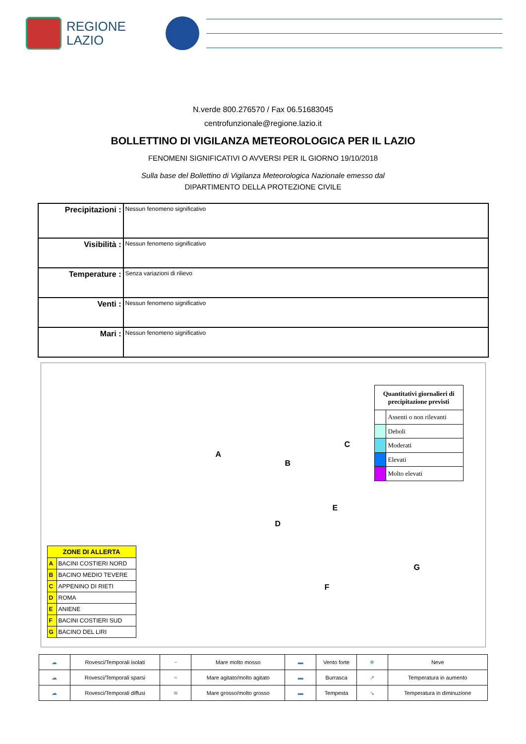REGIONE
LAZIO
N.verde 800.276570 / Fax 06.51683045
centrofunzionale@regione.lazio.it
BOLLETTINO DI VIGILANZA METEOROLOGICA PER IL LAZIO
FENOMENI SIGNIFICATIVI O AVVERSI PER IL GIORNO 19/10/2018
Sulla base del Bollettino di Vigilanza Meteorologica Nazionale emesso dal
DIPARTIMENTO DELLA PROTEZIONE CIVILE
| Precipitazioni : | Nessun fenomeno significativo |
| Visibilità : | Nessun fenomeno significativo |
| Temperature : | Senza variazioni di rilievo |
| Venti : | Nessun fenomeno significativo |
| Mari : | Nessun fenomeno significativo |
| ZONE DI ALLERTA | |
| --- | --- |
| A | BACINI COSTIERI NORD |
| B | BACINO MEDIO TEVERE |
| C | APPENINO DI RIETI |
| D | ROMA |
| E | ANIENE |
| F | BACINI COSTIERI SUD |
| G | BACINO DEL LIRI |
A
B
C
D
E
F
G
| Quantitativi giornalieri di precipitazione previsti | |
| --- | --- |
| | Assenti o non rilevanti |
| | Deboli |
| | Moderati |
| | Elevati |
| | Molto elevati |
| ☁ | Rovesci/Temporali isolati | ~ | Mare molto mosso | ▬ | Vento forte | ❄ | Neve |
| ☁ | Rovesci/Temporali sparsi | ≈ | Mare agitato/molto agitato | ▬ | Burrasca | ↗ | Temperatura in aumento |
| ☁ | Rovesci/Temporali diffusi | ≋ | Mare grosso/molto grosso | ▬ | Tempesta | ↘ | Temperatura in diminuzione |